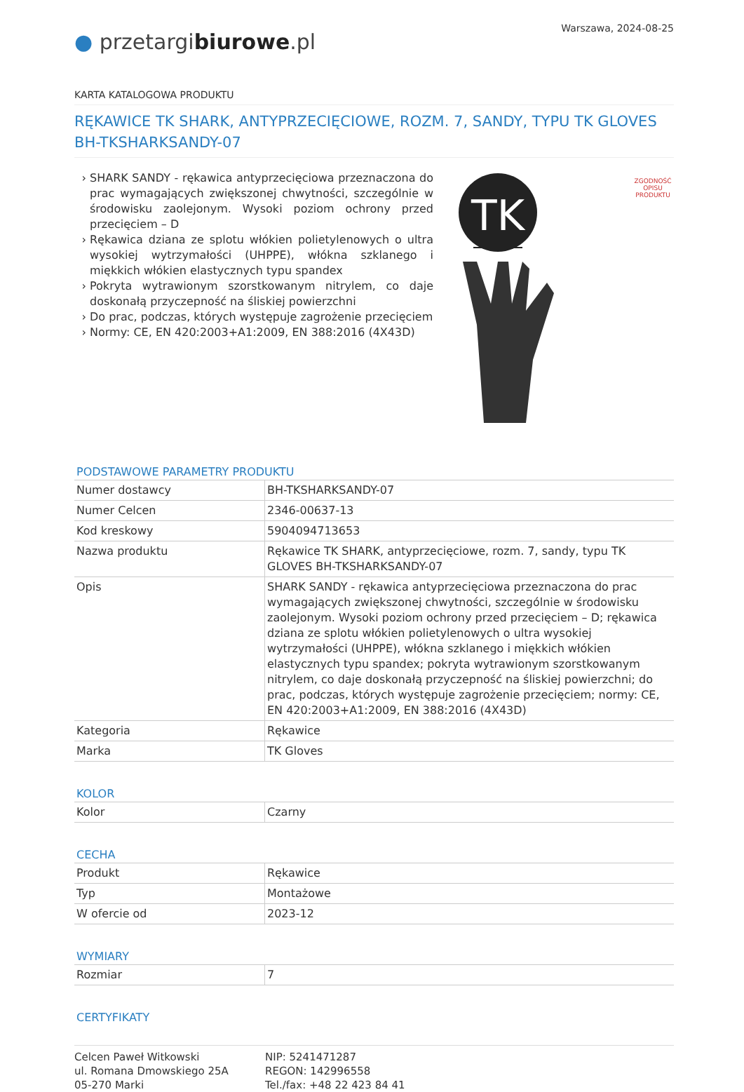Warszawa, 2024-08-25
● przetargibiurowe.pl
KARTA KATALOGOWA PRODUKTU
RĘKAWICE TK SHARK, ANTYPRZECIĘCIOWE, ROZM. 7, SANDY, TYPU TK GLOVES BH-TKSHARKSANDY-07
SHARK SANDY - rękawica antyprzecięciowa przeznaczona do prac wymagających zwiększonej chwytności, szczególnie w środowisku zaolejonym. Wysoki poziom ochrony przed przecięciem – D
Rękawica dziana ze splotu włókien polietylenowych o ultra wysokiej wytrzymałości (UHPPE), włókna szklanego i miękkich włókien elastycznych typu spandex
Pokryta wytrawionym szorstkowanym nitrylem, co daje doskonałą przyczepność na śliskiej powierzchni
Do prac, podczas, których występuje zagrożenie przecięciem
Normy: CE, EN 420:2003+A1:2009, EN 388:2016 (4X43D)
TK
ZGODNOŚĆ OPISU PRODUKTU
PODSTAWOWE PARAMETRY PRODUKTU
| Numer dostawcy | BH-TKSHARKSANDY-07 |
| Numer Celcen | 2346-00637-13 |
| Kod kreskowy | 5904094713653 |
| Nazwa produktu | Rękawice TK SHARK, antyprzecięciowe, rozm. 7, sandy, typu TK GLOVES BH-TKSHARKSANDY-07 |
| Opis | SHARK SANDY - rękawica antyprzecięciowa przeznaczona do prac wymagających zwiększonej chwytności, szczególnie w środowisku zaolejonym. Wysoki poziom ochrony przed przecięciem – D; rękawica dziana ze splotu włókien polietylenowych o ultra wysokiej wytrzymałości (UHPPE), włókna szklanego i miękkich włókien elastycznych typu spandex; pokryta wytrawionym szorstkowanym nitrylem, co daje doskonałą przyczepność na śliskiej powierzchni; do prac, podczas, których występuje zagrożenie przecięciem; normy: CE, EN 420:2003+A1:2009, EN 388:2016 (4X43D) |
| Kategoria | Rękawice |
| Marka | TK Gloves |
KOLOR
| Kolor | Czarny |
CECHA
| Produkt | Rękawice |
| Typ | Montażowe |
| W ofercie od | 2023-12 |
WYMIARY
| Rozmiar | 7 |
CERTYFIKATY
Celcen Paweł Witkowski
ul. Romana Dmowskiego 25A
05-270 Marki
NIP: 5241471287
REGON: 142996558
Tel./fax: +48 22 423 84 41